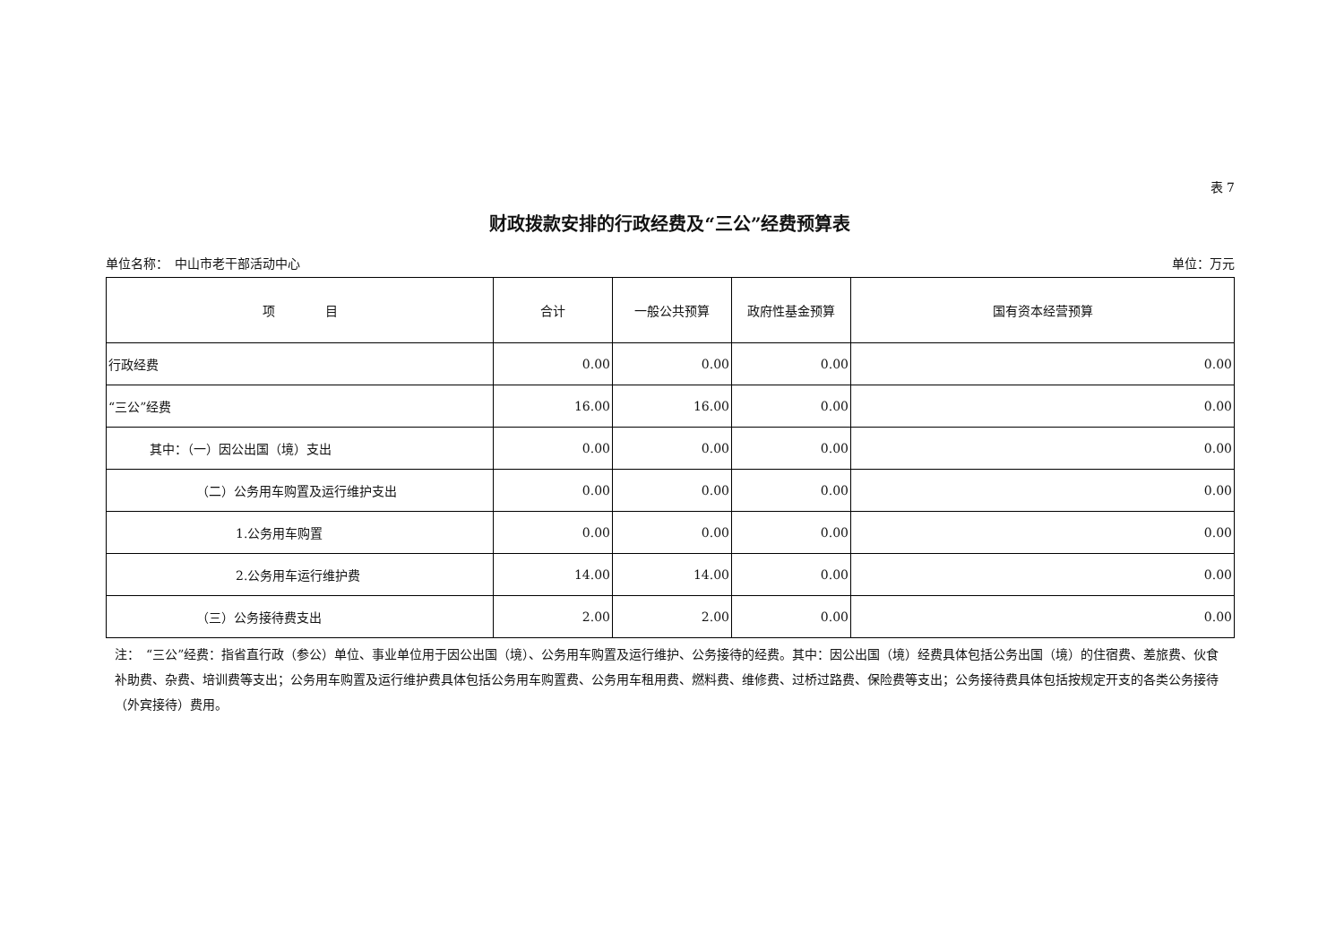表 7
财政拨款安排的行政经费及“三公”经费预算表
单位名称：　中山市老干部活动中心 单位：万元
| 项 目 | 合计 | 一般公共预算 | 政府性基金预算 | 国有资本经营预算 |
| --- | --- | --- | --- | --- |
| 行政经费 | 0.00 | 0.00 | 0.00 | 0.00 |
| “三公”经费 | 16.00 | 16.00 | 0.00 | 0.00 |
| 其中：（一）因公出国（境）支出 | 0.00 | 0.00 | 0.00 | 0.00 |
| （二）公务用车购置及运行维护支出 | 0.00 | 0.00 | 0.00 | 0.00 |
| 1.公务用车购置 | 0.00 | 0.00 | 0.00 | 0.00 |
| 2.公务用车运行维护费 | 14.00 | 14.00 | 0.00 | 0.00 |
| （三）公务接待费支出 | 2.00 | 2.00 | 0.00 | 0.00 |
注：　“三公”经费：指省直行政（参公）单位、事业单位用于因公出国（境）、公务用车购置及运行维护、公务接待的经费。其中：因公出国（境）经费具体包括公务出国（境）的住宿费、差旅费、伙食补助费、杂费、培训费等支出；公务用车购置及运行维护费具体包括公务用车购置费、公务用车租用费、燃料费、维修费、过桥过路费、保险费等支出；公务接待费具体包括按规定开支的各类公务接待（外宾接待）费用。